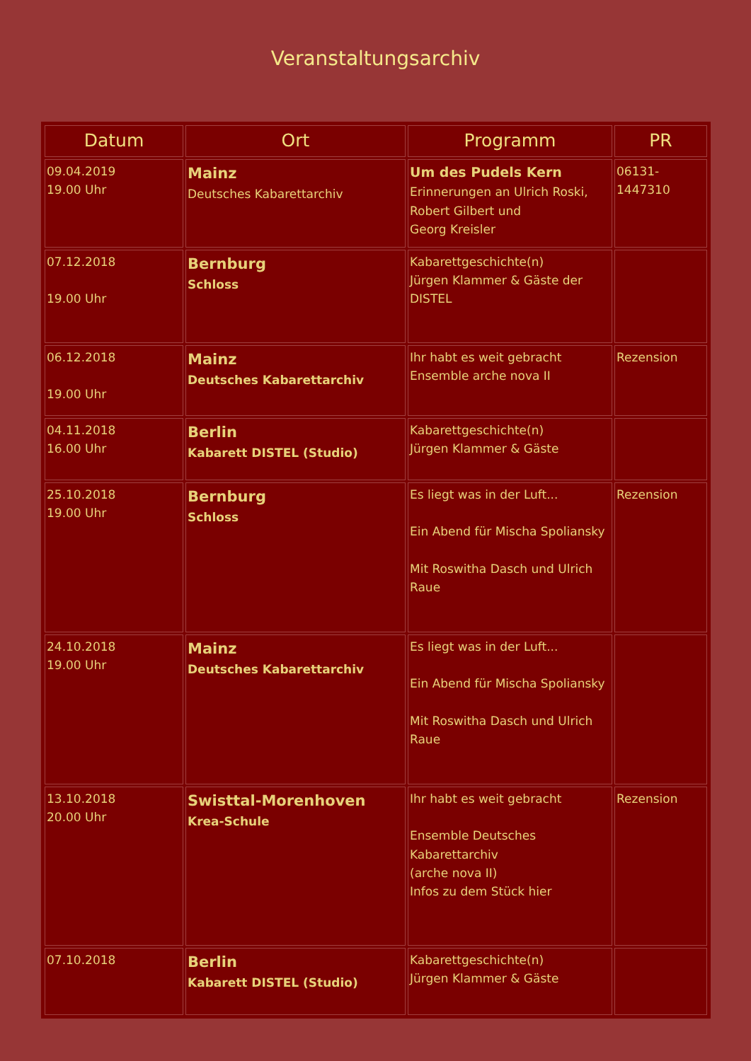Veranstaltungsarchiv
| Datum | Ort | Programm | PR |
| --- | --- | --- | --- |
| 09.04.2019 19.00 Uhr | Mainz Deutsches Kabarettarchiv | Um des Pudels Kern Erinnerungen an Ulrich Roski, Robert Gilbert und Georg Kreisler | 06131-1447310 |
| 07.12.2018 19.00 Uhr | Bernburg Schloss | Kabarettgeschichte(n) Jürgen Klammer & Gäste der DISTEL | |
| 06.12.2018 19.00 Uhr | Mainz Deutsches Kabarettarchiv | Ihr habt es weit gebracht Ensemble arche nova II | Rezension |
| 04.11.2018 16.00 Uhr | Berlin Kabarett DISTEL (Studio) | Kabarettgeschichte(n) Jürgen Klammer & Gäste | |
| 25.10.2018 19.00 Uhr | Bernburg Schloss | Es liegt was in der Luft... Ein Abend für Mischa Spoliansky Mit Roswitha Dasch und Ulrich Raue | Rezension |
| 24.10.2018 19.00 Uhr | Mainz Deutsches Kabarettarchiv | Es liegt was in der Luft... Ein Abend für Mischa Spoliansky Mit Roswitha Dasch und Ulrich Raue | |
| 13.10.2018 20.00 Uhr | Swisttal-Morenhoven Krea-Schule | Ihr habt es weit gebracht Ensemble Deutsches Kabarettarchiv (arche nova II) Infos zu dem Stück hier | Rezension |
| 07.10.2018 | Berlin Kabarett DISTEL (Studio) | Kabarettgeschichte(n) Jürgen Klammer & Gäste | |